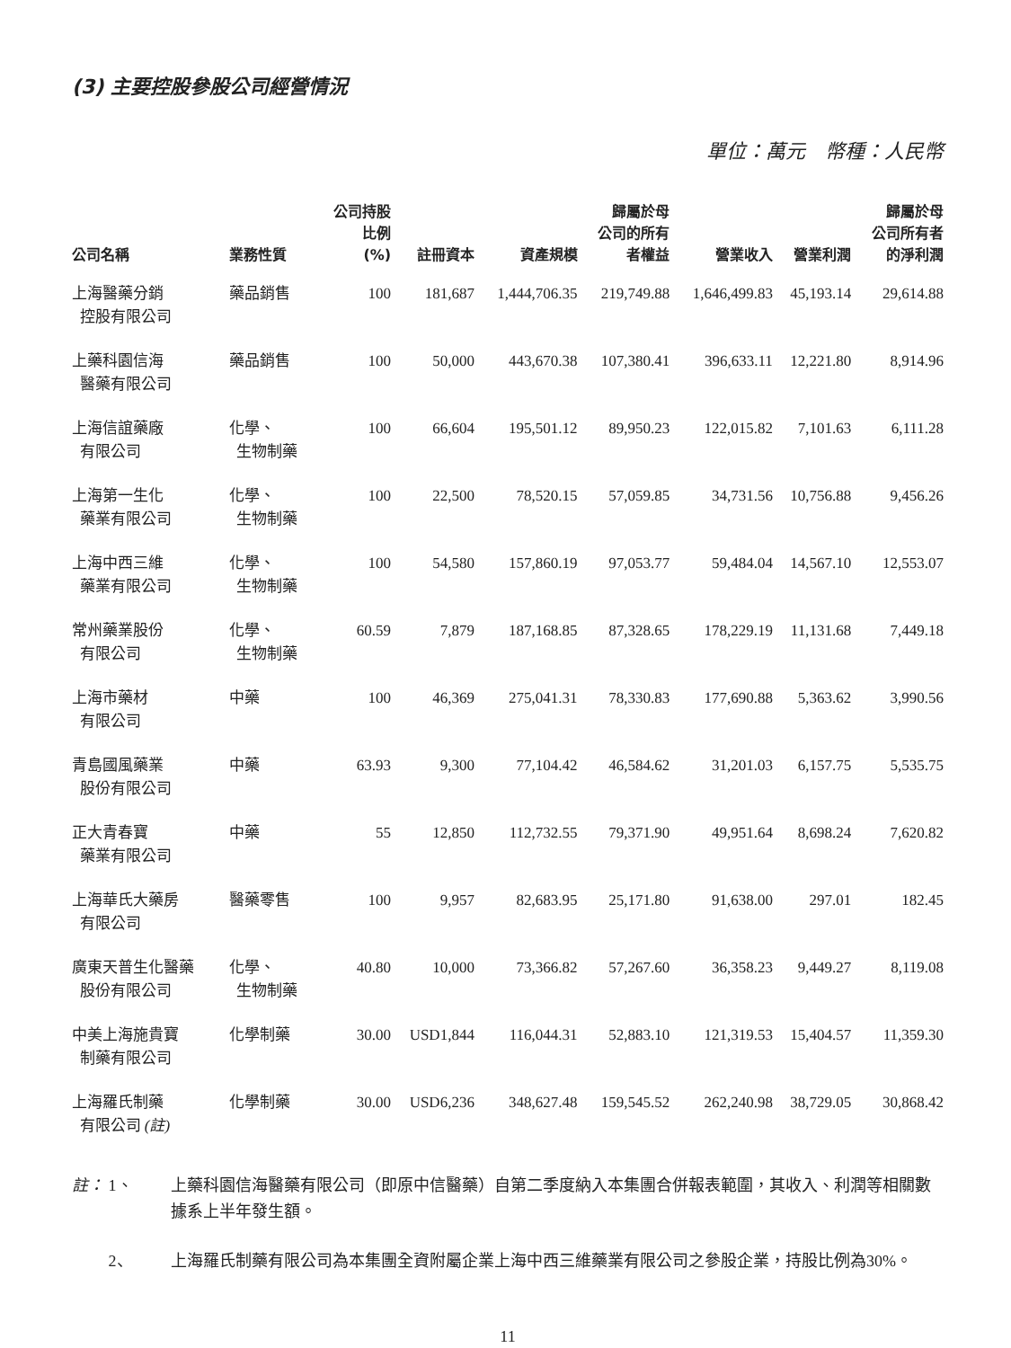(3) 主要控股參股公司經營情況
單位：萬元　幣種：人民幣
| 公司名稱 | 業務性質 | 公司持股 比例 (%) | 註冊資本 | 資產規模 | 歸屬於母 公司的所有 者權益 | 營業收入 | 營業利潤 | 歸屬於母 公司所有者 的淨利潤 |
| --- | --- | --- | --- | --- | --- | --- | --- | --- |
| 上海醫藥分銷 控股有限公司 | 藥品銷售 | 100 | 181,687 | 1,444,706.35 | 219,749.88 | 1,646,499.83 | 45,193.14 | 29,614.88 |
| 上藥科園信海 醫藥有限公司 | 藥品銷售 | 100 | 50,000 | 443,670.38 | 107,380.41 | 396,633.11 | 12,221.80 | 8,914.96 |
| 上海信誼藥廠 有限公司 | 化學、 生物制藥 | 100 | 66,604 | 195,501.12 | 89,950.23 | 122,015.82 | 7,101.63 | 6,111.28 |
| 上海第一生化 藥業有限公司 | 化學、 生物制藥 | 100 | 22,500 | 78,520.15 | 57,059.85 | 34,731.56 | 10,756.88 | 9,456.26 |
| 上海中西三維 藥業有限公司 | 化學、 生物制藥 | 100 | 54,580 | 157,860.19 | 97,053.77 | 59,484.04 | 14,567.10 | 12,553.07 |
| 常州藥業股份 有限公司 | 化學、 生物制藥 | 60.59 | 7,879 | 187,168.85 | 87,328.65 | 178,229.19 | 11,131.68 | 7,449.18 |
| 上海市藥材 有限公司 | 中藥 | 100 | 46,369 | 275,041.31 | 78,330.83 | 177,690.88 | 5,363.62 | 3,990.56 |
| 青島國風藥業 股份有限公司 | 中藥 | 63.93 | 9,300 | 77,104.42 | 46,584.62 | 31,201.03 | 6,157.75 | 5,535.75 |
| 正大青春寶 藥業有限公司 | 中藥 | 55 | 12,850 | 112,732.55 | 79,371.90 | 49,951.64 | 8,698.24 | 7,620.82 |
| 上海華氏大藥房 有限公司 | 醫藥零售 | 100 | 9,957 | 82,683.95 | 25,171.80 | 91,638.00 | 297.01 | 182.45 |
| 廣東天普生化醫藥 股份有限公司 | 化學、 生物制藥 | 40.80 | 10,000 | 73,366.82 | 57,267.60 | 36,358.23 | 9,449.27 | 8,119.08 |
| 中美上海施貴寶 制藥有限公司 | 化學制藥 | 30.00 | USD1,844 | 116,044.31 | 52,883.10 | 121,319.53 | 15,404.57 | 11,359.30 |
| 上海羅氏制藥 有限公司 (註) | 化學制藥 | 30.00 | USD6,236 | 348,627.48 | 159,545.52 | 262,240.98 | 38,729.05 | 30,868.42 |
註： 1、 上藥科園信海醫藥有限公司（即原中信醫藥）自第二季度納入本集團合併報表範圍，其收入、利潤等相關數據系上半年發生額。
2、 上海羅氏制藥有限公司為本集團全資附屬企業上海中西三維藥業有限公司之參股企業，持股比例為30%。
11